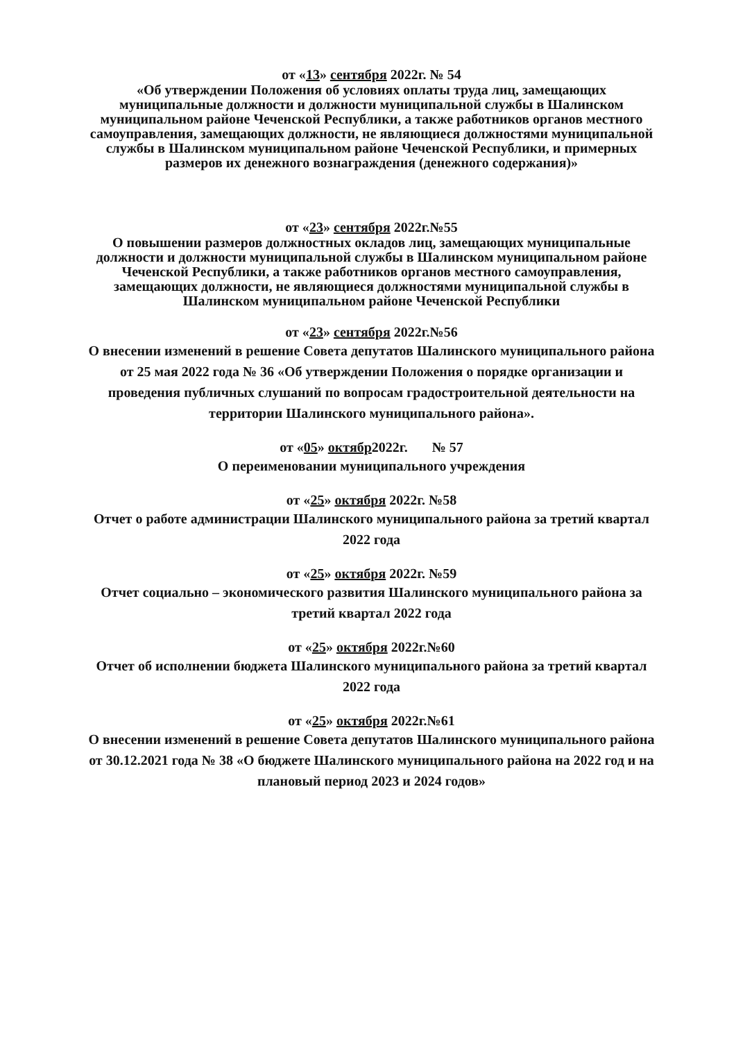от «13» сентября 2022г. № 54
«Об утверждении Положения об условиях оплаты труда лиц, замещающих муниципальные должности и должности муниципальной службы в Шалинском муниципальном районе Чеченской Республики, а также работников органов местного самоуправления, замещающих должности, не являющиеся должностями муниципальной службы в Шалинском муниципальном районе Чеченской Республики, и примерных размеров их денежного вознаграждения (денежного содержания)»
от «23» сентября 2022г.№55
О повышении размеров должностных окладов лиц, замещающих муниципальные должности и должности муниципальной службы в Шалинском муниципальном районе Чеченской Республики, а также работников органов местного самоуправления, замещающих должности, не являющиеся должностями муниципальной службы в Шалинском муниципальном районе Чеченской Республики
от «23» сентября 2022г.№56
О внесении изменений в решение Совета депутатов Шалинского муниципального района от 25 мая 2022 года № 36 «Об утверждении Положения о порядке организации и проведения публичных слушаний по вопросам градостроительной деятельности на территории Шалинского муниципального района».
от «05» октябр2022г. № 57
О переименовании муниципального учреждения
от «25» октября 2022г. №58
Отчет о работе администрации Шалинского муниципального района за третий квартал 2022 года
от «25» октября 2022г. №59
Отчет социально – экономического развития Шалинского муниципального района за третий квартал 2022 года
от «25» октября 2022г.№60
Отчет об исполнении бюджета Шалинского муниципального района за третий квартал 2022 года
от «25» октября 2022г.№61
О внесении изменений в решение Совета депутатов Шалинского муниципального района от 30.12.2021 года № 38 «О бюджете Шалинского муниципального района на 2022 год и на плановый период 2023 и 2024 годов»